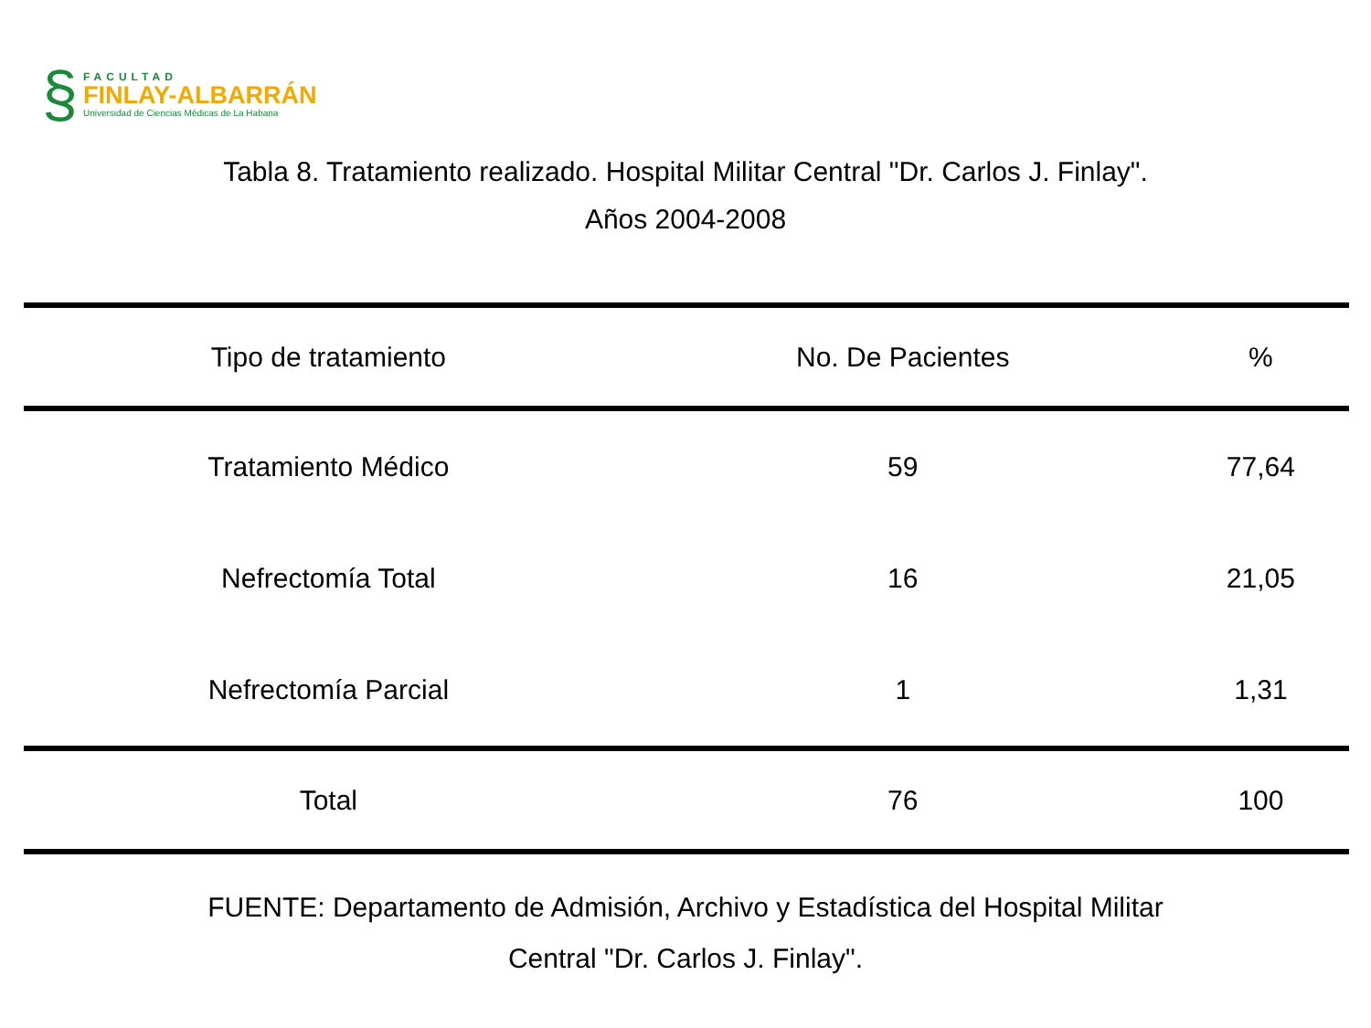§
FACULTAD
FINLAY-ALBARRÁN
Universidad de Ciencias Médicas de La Habana
Tabla 8. Tratamiento realizado. Hospital Militar Central "Dr. Carlos J. Finlay".
Años 2004-2008
| Tipo de tratamiento | No. De Pacientes | % |
| --- | --- | --- |
| Tratamiento Médico | 59 | 77,64 |
| Nefrectomía Total | 16 | 21,05 |
| Nefrectomía Parcial | 1 | 1,31 |
| Total | 76 | 100 |
FUENTE: Departamento de Admisión, Archivo y Estadística del Hospital Militar
Central "Dr. Carlos J. Finlay".